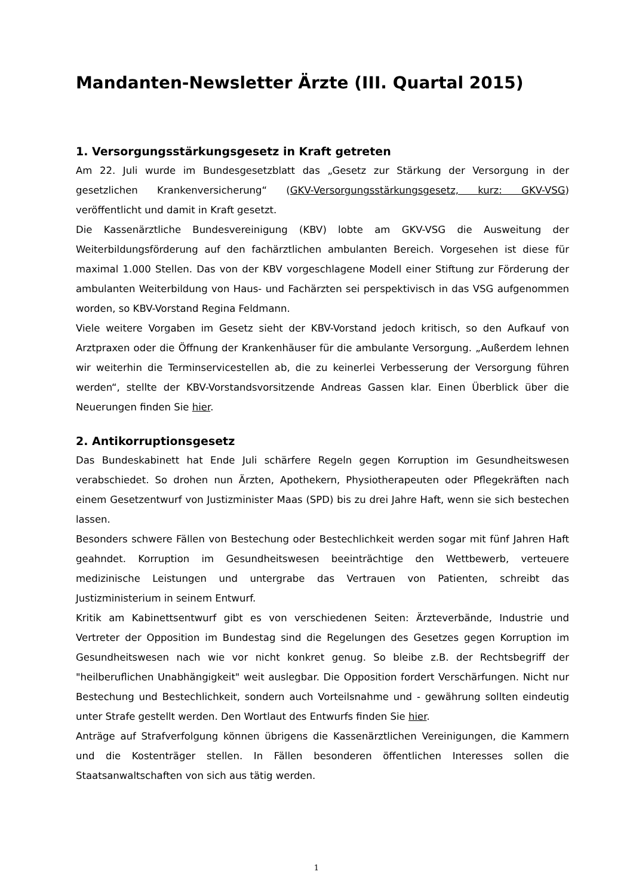Mandanten-Newsletter Ärzte (III. Quartal 2015)
1. Versorgungsstärkungsgesetz in Kraft getreten
Am 22. Juli wurde im Bundesgesetzblatt das „Gesetz zur Stärkung der Versorgung in der gesetzlichen Krankenversicherung“ (GKV-Versorgungsstärkungsgesetz, kurz: GKV-VSG) veröffentlicht und damit in Kraft gesetzt.
Die Kassenärztliche Bundesvereinigung (KBV) lobte am GKV-VSG die Ausweitung der Weiterbildungsförderung auf den fachärztlichen ambulanten Bereich. Vorgesehen ist diese für maximal 1.000 Stellen. Das von der KBV vorgeschlagene Modell einer Stiftung zur Förderung der ambulanten Weiterbildung von Haus- und Fachärzten sei perspektivisch in das VSG aufgenommen worden, so KBV-Vorstand Regina Feldmann.
Viele weitere Vorgaben im Gesetz sieht der KBV-Vorstand jedoch kritisch, so den Aufkauf von Arztpraxen oder die Öffnung der Krankenhäuser für die ambulante Versorgung. „Außerdem lehnen wir weiterhin die Terminservicestellen ab, die zu keinerlei Verbesserung der Versorgung führen werden“, stellte der KBV-Vorstandsvorsitzende Andreas Gassen klar. Einen Überblick über die Neuerungen finden Sie hier.
2. Antikorruptionsgesetz
Das Bundeskabinett hat Ende Juli schärfere Regeln gegen Korruption im Gesundheitswesen verabschiedet. So drohen nun Ärzten, Apothekern, Physiotherapeuten oder Pflegekräften nach einem Gesetzentwurf von Justizminister Maas (SPD) bis zu drei Jahre Haft, wenn sie sich bestechen lassen.
Besonders schwere Fällen von Bestechung oder Bestechlichkeit werden sogar mit fünf Jahren Haft geahndet. Korruption im Gesundheitswesen beeinträchtige den Wettbewerb, verteuere medizinische Leistungen und untergrabe das Vertrauen von Patienten, schreibt das Justizministerium in seinem Entwurf.
Kritik am Kabinettsentwurf gibt es von verschiedenen Seiten: Ärzteverbände, Industrie und Vertreter der Opposition im Bundestag sind die Regelungen des Gesetzes gegen Korruption im Gesundheitswesen nach wie vor nicht konkret genug. So bleibe z.B. der Rechtsbegriff der "heilberuflichen Unabhängigkeit" weit auslegbar. Die Opposition fordert Verschärfungen. Nicht nur Bestechung und Bestechlichkeit, sondern auch Vorteilsnahme und - gewährung sollten eindeutig unter Strafe gestellt werden. Den Wortlaut des Entwurfs finden Sie hier.
Anträge auf Strafverfolgung können übrigens die Kassenärztlichen Vereinigungen, die Kammern und die Kostenträger stellen. In Fällen besonderen öffentlichen Interesses sollen die Staatsanwaltschaften von sich aus tätig werden.
1